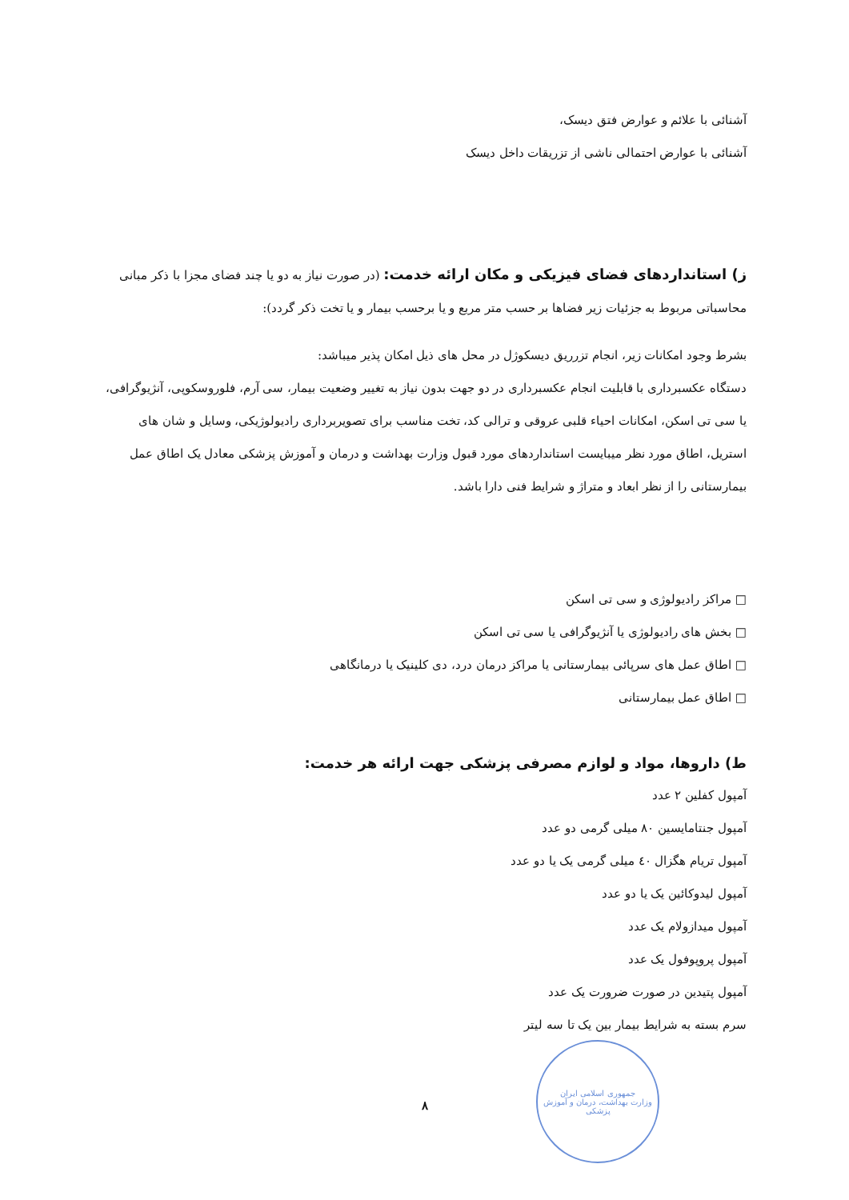آشنائی با علائم و عوارض فتق دیسک،
آشنائی با عوارض احتمالی ناشی از تزریقات داخل دیسک
ز) استانداردهای فضای فیزیکی و مکان ارائه خدمت: (در صورت نیاز به دو یا چند فضای مجزا با ذکر مبانی محاسباتی مربوط به جزئیات زیر فضاها بر حسب متر مربع و یا برحسب بیمار و یا تخت ذکر گردد):
بشرط وجود امکانات زیر، انجام تزرریق دیسکوژل در محل های ذیل امکان پذیر میباشد:
دستگاه عکسبرداری با قابلیت انجام عکسبرداری در دو جهت بدون نیاز به تغییر وضعیت بیمار، سی آرم، فلوروسکوپی، آنژیوگرافی، یا سی تی اسکن، امکانات احیاء قلبی عروقی و ترالی کد، تخت مناسب برای تصویربرداری رادیولوژیکی، وسایل و شان های استریل، اطاق مورد نظر میبایست استانداردهای مورد قبول وزارت بهداشت و درمان و آموزش پزشکی معادل یک اطاق عمل بیمارستانی را از نظر ابعاد و متراژ و شرایط فنی دارا باشد.
□ مراکز رادیولوژی و سی تی اسکن
□ بخش های رادیولوژی یا آنژیوگرافی یا سی تی اسکن
□ اطاق عمل های سرپائی بیمارستانی یا مراکز درمان درد، دی کلینیک یا درمانگاهی
□ اطاق عمل بیمارستانی
ط) داروها، مواد و لوازم مصرفی پزشکی جهت ارائه هر خدمت:
آمپول کفلین ۲ عدد
آمپول جنتامایسین ۸۰ میلی گرمی دو عدد
آمپول تریام هگزال ٤٠ میلی گرمی یک یا دو عدد
آمپول لیدوکائین یک یا دو عدد
آمپول میدازولام یک عدد
آمپول پروپوفول یک عدد
آمپول پتیدین در صورت ضرورت یک عدد
سرم بسته به شرایط بیمار بین یک تا سه لیتر
۸
جمهوری اسلامی ایران
وزارت بهداشت، درمان و آموزش پزشکی